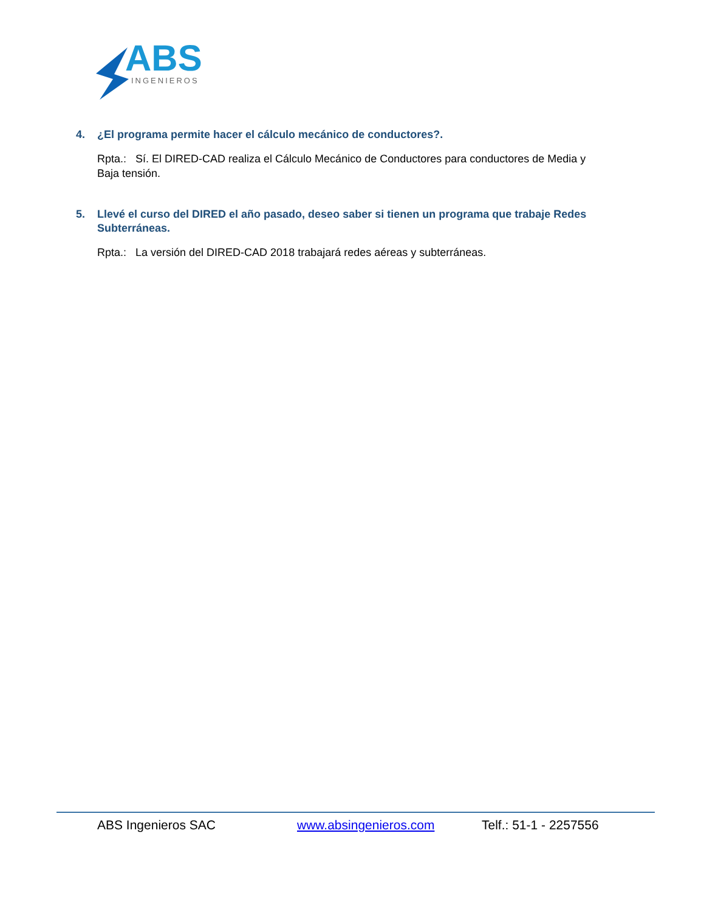ABS
INGENIEROS
4. ¿El programa permite hacer el cálculo mecánico de conductores?.
Rpta.: Sí. El DIRED-CAD realiza el Cálculo Mecánico de Conductores para conductores de Media y Baja tensión.
5. Llevé el curso del DIRED el año pasado, deseo saber si tienen un programa que trabaje Redes Subterráneas.
Rpta.: La versión del DIRED-CAD 2018 trabajará redes aéreas y subterráneas.
ABS Ingenieros SAC www.absingenieros.com Telf.: 51-1 - 2257556